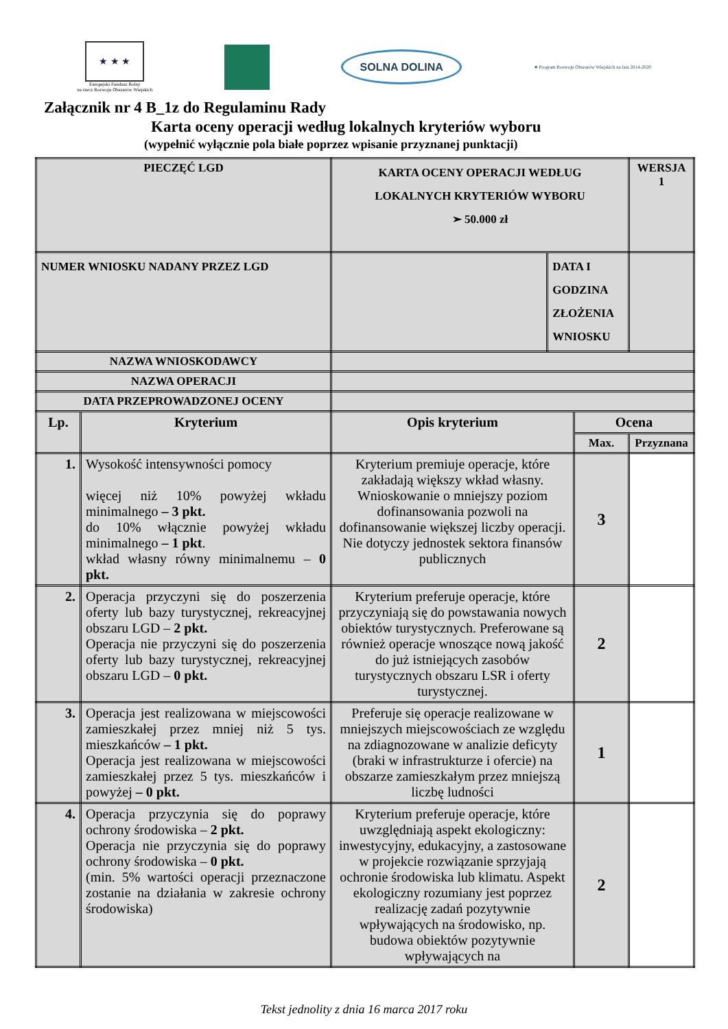★ ★ ★
Europejski Fundusz Rolny
na rzecz Rozwoju Obszarów Wiejskich
SOLNA DOLINA
★ Program Rozwoju Obszarów Wiejskich na lata 2014-2020
Załącznik nr 4 B_1z do Regulaminu Rady
Karta oceny operacji według lokalnych kryteriów wyboru
(wypełnić wyłącznie pola białe poprzez wpisanie przyznanej punktacji)
| PIECZĘĆ LGD | | KARTA OCENY OPERACJI WEDŁUG LOKALNYCH KRYTERIÓW WYBORU ➢ 50.000 zł | | | WERSJA 1 |
| NUMER WNIOSKU NADANY PRZEZ LGD | | | DATA I GODZINA ZŁOŻENIA WNIOSKU | | |
| NAZWA WNIOSKODAWCY | | | | | |
| NAZWA OPERACJI | | | | | |
| DATA PRZEPROWADZONEJ OCENY | | | | | |
| Lp. | Kryterium | Opis kryterium | | Ocena | |
| | | | | Max. | Przyznana |
| 1. | Wysokość intensywności pomocy więcej niż 10% powyżej wkładu minimalnego – 3 pkt. do 10% włącznie powyżej wkładu minimalnego – 1 pkt . wkład własny równy minimalnemu – 0 pkt. | Kryterium premiuje operacje, które zakładają większy wkład własny. Wnioskowanie o mniejszy poziom dofinansowania pozwoli na dofinansowanie większej liczby operacji. Nie dotyczy jednostek sektora finansów publicznych | | 3 | |
| 2. | Operacja przyczyni się do poszerzenia oferty lub bazy turystycznej, rekreacyjnej obszaru LGD – 2 pkt. Operacja nie przyczyni się do poszerzenia oferty lub bazy turystycznej, rekreacyjnej obszaru LGD – 0 pkt. | Kryterium preferuje operacje, które przyczyniają się do powstawania nowych obiektów turystycznych. Preferowane są również operacje wnoszące nową jakość do już istniejących zasobów turystycznych obszaru LSR i oferty turystycznej. | | 2 | |
| 3. | Operacja jest realizowana w miejscowości zamieszkałej przez mniej niż 5 tys. mieszkańców – 1 pkt. Operacja jest realizowana w miejscowości zamieszkałej przez 5 tys. mieszkańców i powyżej – 0 pkt. | Preferuje się operacje realizowane w mniejszych miejscowościach ze względu na zdiagnozowane w analizie deficyty (braki w infrastrukturze i ofercie) na obszarze zamieszkałym przez mniejszą liczbę ludności | | 1 | |
| 4. | Operacja przyczynia się do poprawy ochrony środowiska – 2 pkt. Operacja nie przyczynia się do poprawy ochrony środowiska – 0 pkt. (min. 5% wartości operacji przeznaczone zostanie na działania w zakresie ochrony środowiska) | Kryterium preferuje operacje, które uwzględniają aspekt ekologiczny: inwestycyjny, edukacyjny, a zastosowane w projekcie rozwiązanie sprzyjają ochronie środowiska lub klimatu. Aspekt ekologiczny rozumiany jest poprzez realizację zadań pozytywnie wpływających na środowisko, np. budowa obiektów pozytywnie wpływających na | | 2 | |
Tekst jednolity z dnia 16 marca 2017 roku